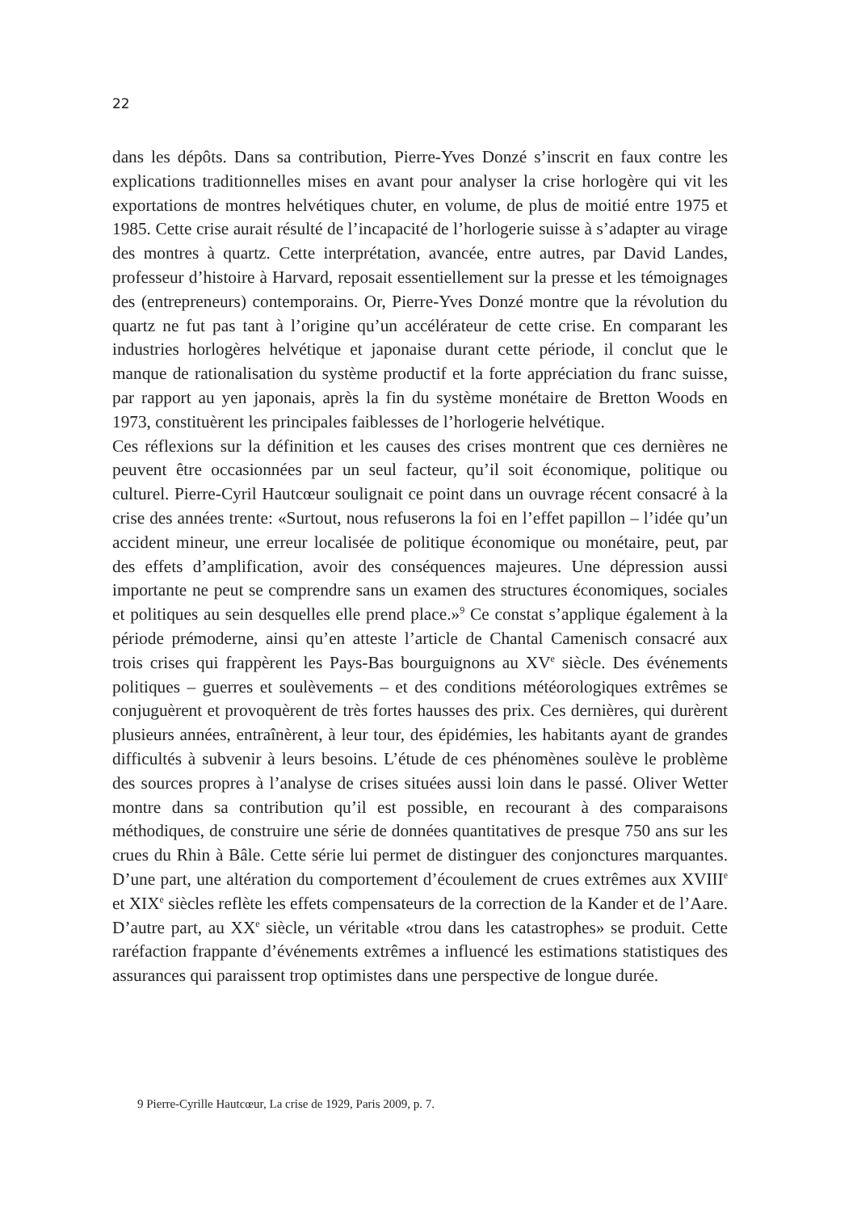22
dans les dépôts. Dans sa contribution, Pierre-Yves Donzé s’inscrit en faux contre les explications traditionnelles mises en avant pour analyser la crise horlogère qui vit les exportations de montres helvétiques chuter, en volume, de plus de moitié entre 1975 et 1985. Cette crise aurait résulté de l’incapacité de l’horlogerie suisse à s’adapter au virage des montres à quartz. Cette interprétation, avancée, entre autres, par David Landes, professeur d’histoire à Harvard, reposait essentiellement sur la presse et les témoignages des (entrepreneurs) contemporains. Or, Pierre-Yves Donzé montre que la révolution du quartz ne fut pas tant à l’origine qu’un accélérateur de cette crise. En comparant les industries horlogères helvétique et japonaise durant cette période, il conclut que le manque de rationalisation du système productif et la forte appréciation du franc suisse, par rapport au yen japonais, après la fin du système monétaire de Bretton Woods en 1973, constituèrent les principales faiblesses de l’horlogerie helvétique.
Ces réflexions sur la définition et les causes des crises montrent que ces dernières ne peuvent être occasionnées par un seul facteur, qu’il soit économique, politique ou culturel. Pierre-Cyril Hautcœur soulignait ce point dans un ouvrage récent consacré à la crise des années trente: «Surtout, nous refuserons la foi en l’effet papillon – l’idée qu’un accident mineur, une erreur localisée de politique économique ou monétaire, peut, par des effets d’amplification, avoir des conséquences majeures. Une dépression aussi importante ne peut se comprendre sans un examen des structures économiques, sociales et politiques au sein desquelles elle prend place.»<sup>9</sup> Ce constat s’applique également à la période prémoderne, ainsi qu’en atteste l’article de Chantal Camenisch consacré aux trois crises qui frappèrent les Pays-Bas bourguignons au XV<sup>e</sup> siècle. Des événements politiques – guerres et soulèvements – et des conditions météorologiques extrêmes se conjuguèrent et provoquèrent de très fortes hausses des prix. Ces dernières, qui durèrent plusieurs années, entraînèrent, à leur tour, des épidémies, les habitants ayant de grandes difficultés à subvenir à leurs besoins. L’étude de ces phénomènes soulève le problème des sources propres à l’analyse de crises situées aussi loin dans le passé. Oliver Wetter montre dans sa contribution qu’il est possible, en recourant à des comparaisons méthodiques, de construire une série de données quantitatives de presque 750 ans sur les crues du Rhin à Bâle. Cette série lui permet de distinguer des conjonctures marquantes. D’une part, une altération du comportement d’écoulement de crues extrêmes aux XVIII<sup>e</sup> et XIX<sup>e</sup> siècles reflète les effets compensateurs de la correction de la Kander et de l’Aare. D’autre part, au XX<sup>e</sup> siècle, un véritable «trou dans les catastrophes» se produit. Cette raréfaction frappante d’événements extrêmes a influencé les estimations statistiques des assurances qui paraissent trop optimistes dans une perspective de longue durée.
9 Pierre-Cyrille Hautcœur, La crise de 1929, Paris 2009, p. 7.